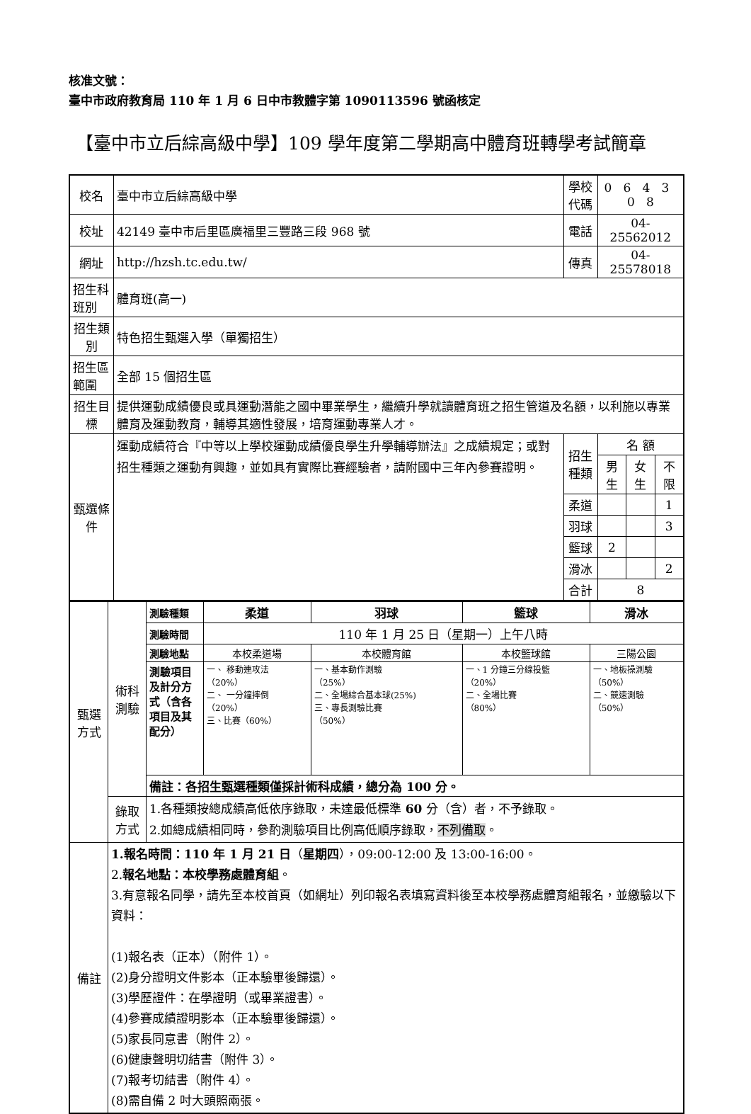核准文號：
臺中市政府教育局 110 年 1 月 6 日中市教體字第 1090113596 號函核定
【臺中市立后綜高級中學】109 學年度第二學期高中體育班轉學考試簡章
| 校名 | 臺中市立后綜高級中學 | 學校代碼 | 0 6 4 3 0 8 | | |
| 校址 | 42149 臺中市后里區廣福里三豐路三段 968 號 | 電話 | 04-25562012 | | |
| 網址 | http://hzsh.tc.edu.tw/ | 傳真 | 04-25578018 | | |
| 招生科班別 | 體育班(高一) | | | | |
| 招生類別 | 特色招生甄選入學（單獨招生） | | | | |
| 招生區範圍 | 全部 15 個招生區 | | | | |
| 招生目標 | 提供運動成績優良或具運動潛能之國中畢業學生，繼續升學就讀體育班之招生管道及名額，以利施以專業體育及運動教育，輔導其適性發展，培育運動專業人才。 | | | | |
| 甄選條件 | 運動成績符合『中等以上學校運動成績優良學生升學輔導辦法』之成績規定；或對招生種類之運動有興趣，並如具有實際比賽經驗者，請附國中三年內參賽證明。 | 招生種類 | 名 額 | | |
| | | | 男生 | 女生 | 不限 |
| | | 柔道 | | | 1 |
| | | 羽球 | | | 3 |
| | | 籃球 | 2 | | |
| | | 滑冰 | | | 2 |
| | | 合計 | 8 | | |
| 甄選 方式 | 術科 測驗 | 測驗種類 | 柔道 | 羽球 | 籃球 | 滑冰 |
| | | 測驗時間 | 110 年 1 月 25 日（星期一）上午八時 | | | |
| | | 測驗地點 | 本校柔道場 | 本校體育館 | 本校籃球館 | 三陽公園 |
| | | 測驗項目及計分方式（含各項目及其配分） | 一、 移動連攻法 （20%） 二、 一分鐘摔倒 （20%） 三、比賽（60%） | 一、基本動作測驗 （25%） 二、全場綜合基本球(25%) 三、專長測驗比賽 （50%） | 一、1 分鐘三分線投籃 （20%） 二、全場比賽 （80%） | 一、地板操測驗 （50%） 二、競速測驗 （50%） |
| | | 備註：各招生甄選種類僅採計術科成績，總分為 100 分。 | | | | |
| | 錄取 方式 | 1.各種類按總成績高低依序錄取，未達最低標準 60 分（含）者，不予錄取。 2.如總成績相同時，參酌測驗項目比例高低順序錄取， 不列備取 。 | | | | |
| 備註 | 1.報名時間：110 年 1 月 21 日 （ 星期四 ），09:00-12:00 及 13:00-16:00。 2. 報名地點：本校學務處體育組 。 3.有意報名同學，請先至本校首頁（如網址）列印報名表填寫資料後至本校學務處體育組報名，並繳驗以下資料： (1)報名表（正本）（附件 1）。 (2)身分證明文件影本（正本驗畢後歸還）。 (3)學歷證件：在學證明（或畢業證書）。 (4)參賽成績證明影本（正本驗畢後歸還）。 (5)家長同意書（附件 2）。 (6)健康聲明切結書（附件 3）。 (7)報考切結書（附件 4）。 (8)需自備 2 吋大頭照兩張。 | | | | | |